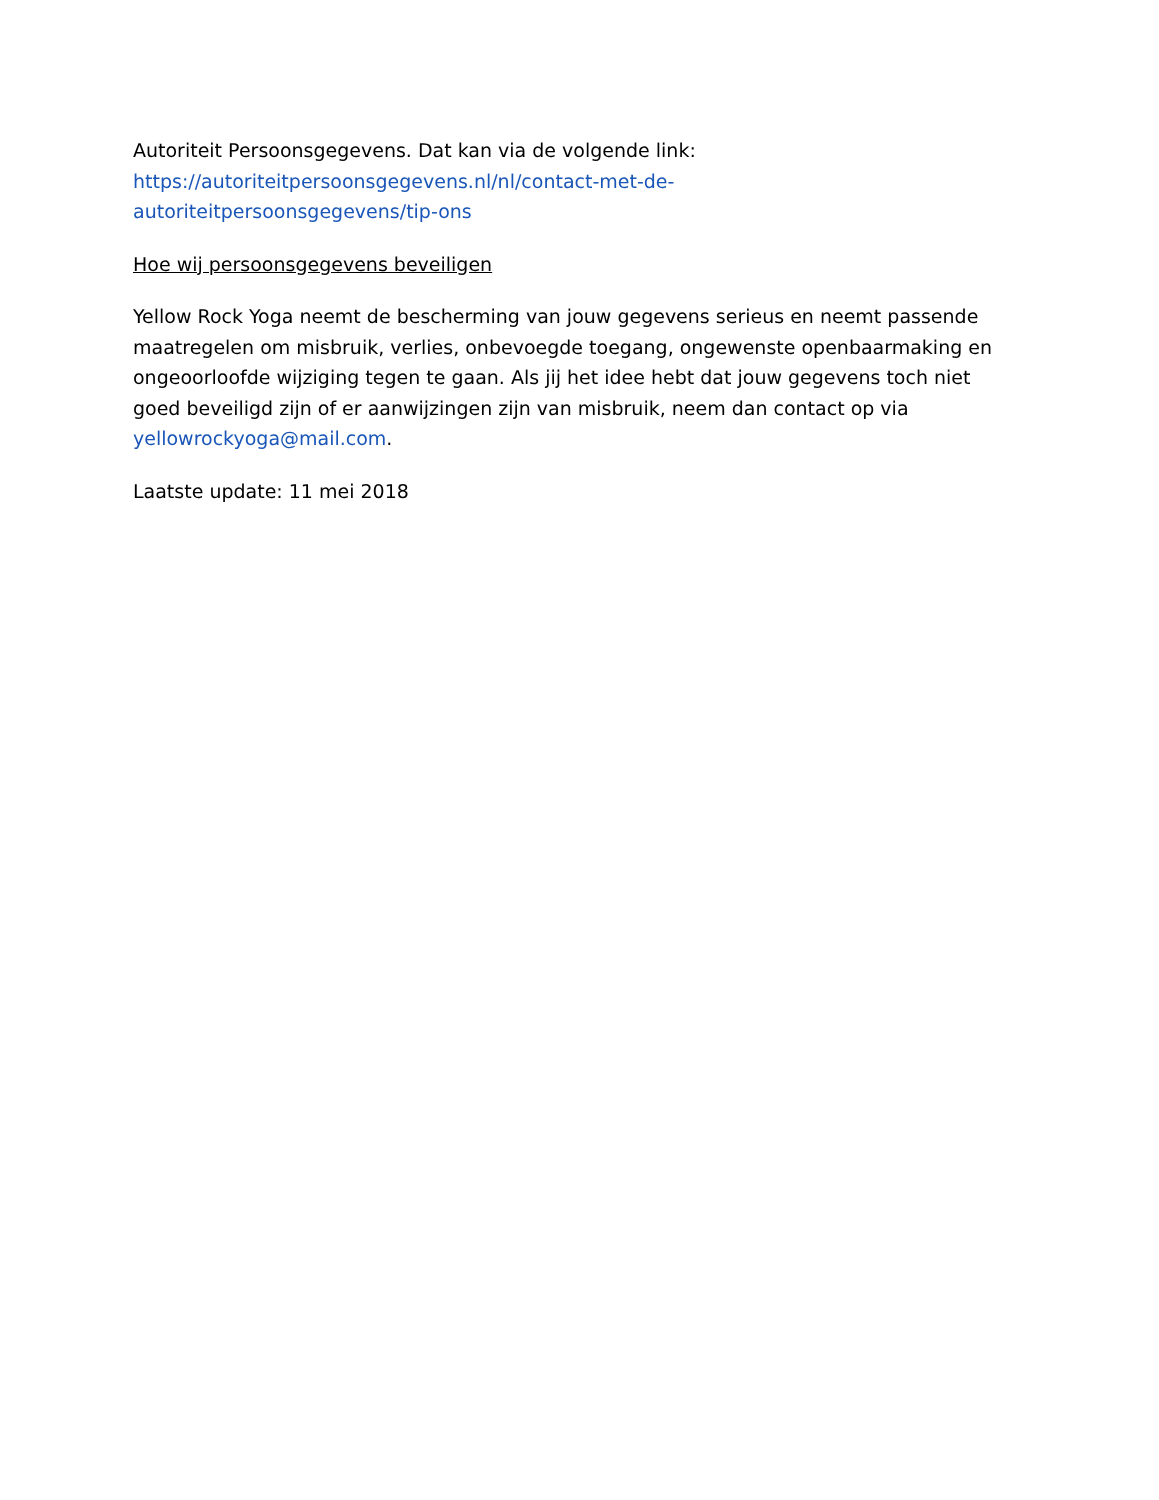Autoriteit Persoonsgegevens. Dat kan via de volgende link:
https://autoriteitpersoonsgegevens.nl/nl/contact-met-de-
autoriteitpersoonsgegevens/tip-ons
Hoe wij persoonsgegevens beveiligen
Yellow Rock Yoga neemt de bescherming van jouw gegevens serieus en neemt passende maatregelen om misbruik, verlies, onbevoegde toegang, ongewenste openbaarmaking en ongeoorloofde wijziging tegen te gaan. Als jij het idee hebt dat jouw gegevens toch niet goed beveiligd zijn of er aanwijzingen zijn van misbruik, neem dan contact op via yellowrockyoga@mail.com.
Laatste update: 11 mei 2018